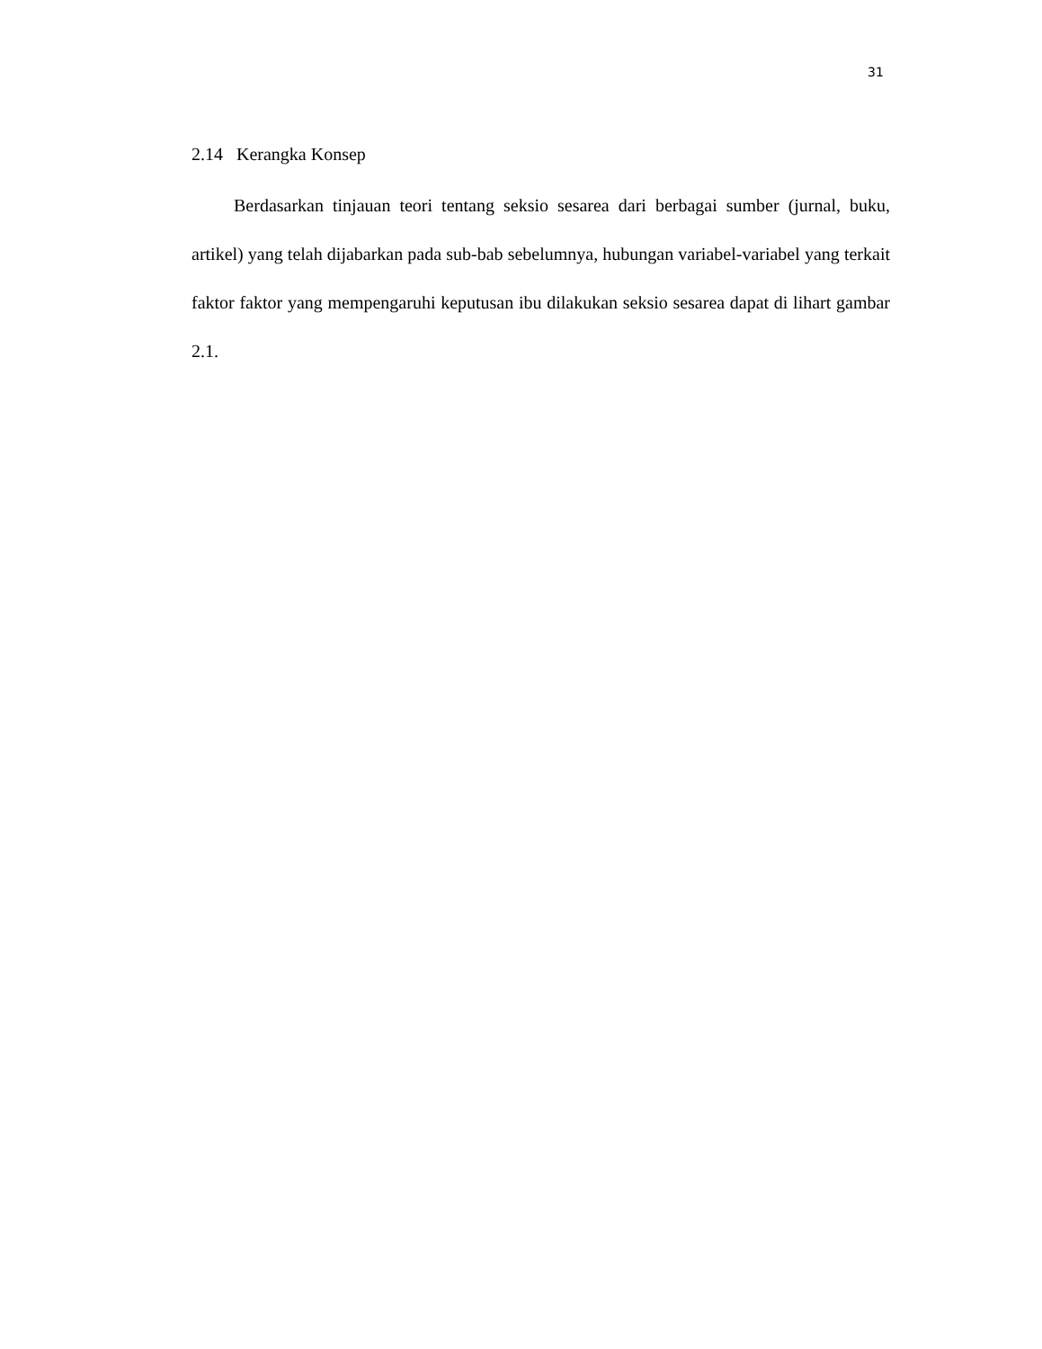31
2.14 Kerangka Konsep
Berdasarkan tinjauan teori tentang seksio sesarea dari berbagai sumber (jurnal, buku, artikel) yang telah dijabarkan pada sub-bab sebelumnya, hubungan variabel-variabel yang terkait faktor faktor yang mempengaruhi keputusan ibu dilakukan seksio sesarea dapat di lihart gambar 2.1.